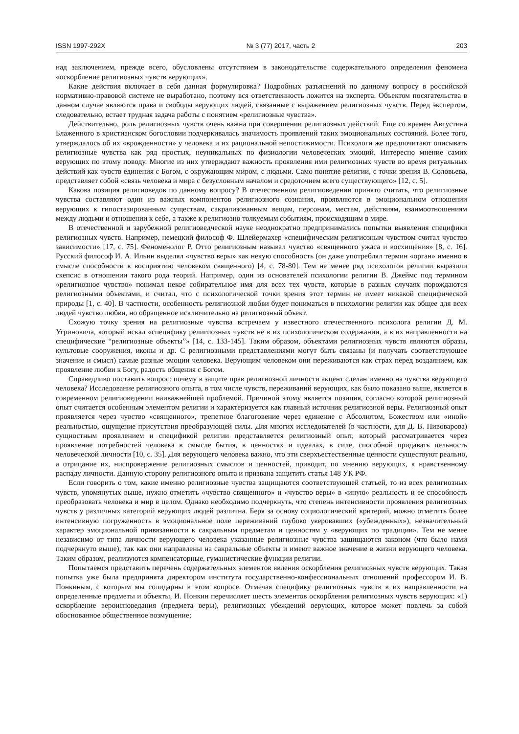ISSN 1997-292X № 3 (77) 2017, часть 2 203
над заключением, прежде всего, обусловлены отсутствием в законодательстве содержательного определения феномена «оскорбление религиозных чувств верующих».
Какие действия включает в себя данная формулировка? Подробных разъяснений по данному вопросу в российской нормативно-правовой системе не выработано, поэтому вся ответственность ложится на эксперта. Объектом посягательства в данном случае являются права и свободы верующих людей, связанные с выражением религиозных чувств. Перед экспертом, следовательно, встает трудная задача работы с понятием «религиозные чувства».
Действительно, роль религиозных чувств очень важна при совершении религиозных действий. Еще со времен Августина Блаженного в христианском богословии подчеркивалась значимость проявлений таких эмоциональных состояний. Более того, утверждалось об их «врожденности» у человека и их рациональной непостижимости. Психологи же предпочитают описывать религиозные чувства как ряд простых, неуникальных по физиологии человеческих эмоций. Интересно мнение самих верующих по этому поводу. Многие из них утверждают важность проявления ими религиозных чувств во время ритуальных действий как чувств единения с Богом, с окружающим миром, с людьми. Само понятие религии, с точки зрения В. Соловьева, представляет собой «связь человека и мира с безусловным началом и средоточием всего существующего» [12, с. 5].
Какова позиция религиоведов по данному вопросу? В отечественном религиоведении принято считать, что религиозные чувства составляют один из важных компонентов религиозного сознания, проявляются в эмоциональном отношении верующих к гипостазированным существам, сакрализованным вещам, персонам, местам, действиям, взаимоотношениям между людьми и отношении к себе, а также к религиозно толкуемым событиям, происходящим в мире.
В отечественной и зарубежной религиоведческой науке неоднократно предпринимались попытки выявления специфики религиозных чувств. Например, немецкий философ Ф. Шлейермахер «специфическим религиозным чувством считал чувство зависимости» [17, с. 75]. Феноменолог Р. Отто религиозным называл чувство «священного ужаса и восхищения» [8, с. 16]. Русский философ И. А. Ильин выделял «чувство веры» как некую способность (он даже употреблял термин «орган» именно в смысле способности к восприятию человеком священного) [4, с. 78-80]. Тем не менее ряд психологов религии выразили скепсис в отношении такого рода теорий. Например, один из основателей психологии религии В. Джеймс под термином «религиозное чувство» понимал некое собирательное имя для всех тех чувств, которые в разных случаях порождаются религиозными объектами, и считал, что с психологической точки зрения этот термин не имеет никакой специфической природы [1, с. 40]. В частности, особенность религиозной любви будет пониматься в психологии религии как общее для всех людей чувство любви, но обращенное исключительно на религиозный объект.
Схожую точку зрения на религиозные чувства встречаем у известного отечественного психолога религии Д. М. Угриновича, который искал «специфику религиозных чувств не в их психологическом содержании, а в их направленности на специфические “религиозные объекты”» [14, с. 133-145]. Таким образом, объектами религиозных чувств являются образы, культовые сооружения, иконы и др. С религиозными представлениями могут быть связаны (и получать соответствующее значение и смысл) самые разные эмоции человека. Верующим человеком они переживаются как страх перед воздаянием, как проявление любви к Богу, радость общения с Богом.
Справедливо поставить вопрос: почему в защите прав религиозной личности акцент сделан именно на чувства верующего человека? Исследование религиозного опыта, в том числе чувств, переживаний верующих, как было показано выше, является в современном религиоведении наиважнейшей проблемой. Причиной этому является позиция, согласно которой религиозный опыт считается особенным элементом религии и характеризуется как главный источник религиозной веры. Религиозный опыт проявляется через чувство «священного», трепетное благоговение через единение с Абсолютом, Божеством или «иной» реальностью, ощущение присутствия преобразующей силы. Для многих исследователей (в частности, для Д. В. Пивоварова) сущностным проявлением и спецификой религии представляется религиозный опыт, который рассматривается через проявление потребностей человека в смысле бытия, в ценностях и идеалах, в силе, способной придавать цельность человеческой личности [10, с. 35]. Для верующего человека важно, что эти сверхъестественные ценности существуют реально, а отрицание их, ниспровержение религиозных смыслов и ценностей, приводит, по мнению верующих, к нравственному распаду личности. Данную сторону религиозного опыта и призвана защитить статья 148 УК РФ.
Если говорить о том, какие именно религиозные чувства защищаются соответствующей статьей, то из всех религиозных чувств, упомянутых выше, нужно отметить «чувство священного» и «чувство веры» в «иную» реальность и ее способность преобразовать человека и мир в целом. Однако необходимо подчеркнуть, что степень интенсивности проявления религиозных чувств у различных категорий верующих людей различна. Беря за основу социологический критерий, можно отметить более интенсивную погруженность в эмоциональное поле переживаний глубоко уверовавших («убежденных»), незначительный характер эмоциональной привязанности к сакральным предметам и ценностям у «верующих по традиции». Тем не менее независимо от типа личности верующего человека указанные религиозные чувства защищаются законом (что было нами подчеркнуто выше), так как они направлены на сакральные объекты и имеют важное значение в жизни верующего человека. Таким образом, реализуются компенсаторные, гуманистические функции религии.
Попытаемся представить перечень содержательных элементов явления оскорбления религиозных чувств верующих. Такая попытка уже была предпринята директором института государственно-конфессиональных отношений профессором И. В. Понкиным, с которым мы солидарны в этом вопросе. Отмечая специфику религиозных чувств в их направленности на определенные предметы и объекты, И. Понкин перечисляет шесть элементов оскорбления религиозных чувств верующих: «1) оскорбление вероисповедания (предмета веры), религиозных убеждений верующих, которое может повлечь за собой обоснованное общественное возмущение;